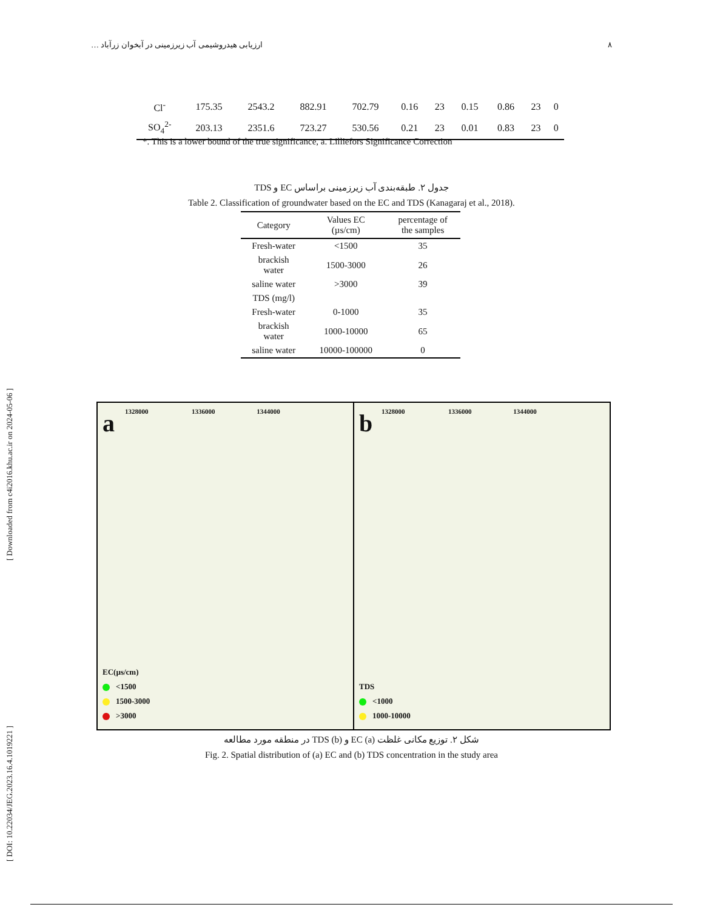ارزیابی هیدروشیمی آب زیرزمینی در آبخوان زرآباد … ۸
[ DOI: 10.22034/JEG.2023.16.4.1019221 ] [ Downloaded from c4i2016.khu.ac.ir on 2024-05-06 ]
| Cl<sup>-</sup> | 175.35 | 2543.2 | 882.91 | 702.79 | 0.16 | 23 | 0.15 | 0.86 | 23 | 0 |
| SO<sub>4</sub><sup>2-</sup> | 203.13 | 2351.6 | 723.27 | 530.56 | 0.21 | 23 | 0.01 | 0.83 | 23 | 0 |
*. This is a lower bound of the true significance, a. Lilliefors Significance Correction
جدول ۲. طبقه‌بندی آب زیرزمینی براساس EC و TDS
Table 2. Classification of groundwater based on the EC and TDS (Kanagaraj et al., 2018).
| Category | Values EC (µs/cm) | percentage of the samples |
| --- | --- | --- |
| Fresh-water | <1500 | 35 |
| brackish water | 1500-3000 | 26 |
| saline water | >3000 | 39 |
| TDS (mg/l) | | |
| Fresh-water | 0-1000 | 35 |
| brackish water | 1000-10000 | 65 |
| saline water | 10000-100000 | 0 |
a
1328000 1336000 1344000
EC(µs/cm)
<1500
1500-3000
>3000
b
1328000 1336000 1344000
TDS
<1000
1000-10000
شکل ۲. توزیع مکانی غلظت (a) EC و (b) TDS در منطقه مورد مطالعه
Fig. 2. Spatial distribution of (a) EC and (b) TDS concentration in the study area